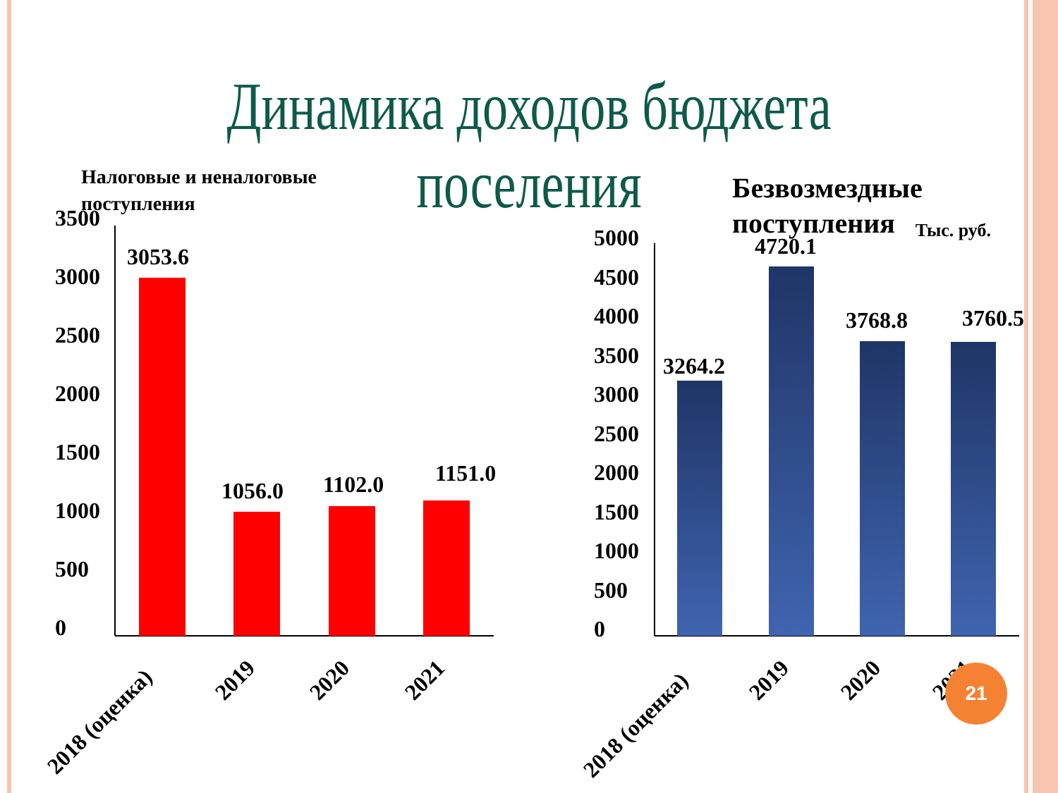Динамика доходов бюджета поселения
Тыс. руб.
Налоговые и неналоговые
поступления
3500
3000
2500
2000
1500
1000
500
0
3053.6
1056.0
1102.0
1151.0
2018 (оценка)
2019
2020
2021
Безвозмездные
поступления
5000
4500
4000
3500
3000
2500
2000
1500
1000
500
0
3264.2
4720.1
3768.8
3760.5
2018 (оценка)
2019
2020
2021
21